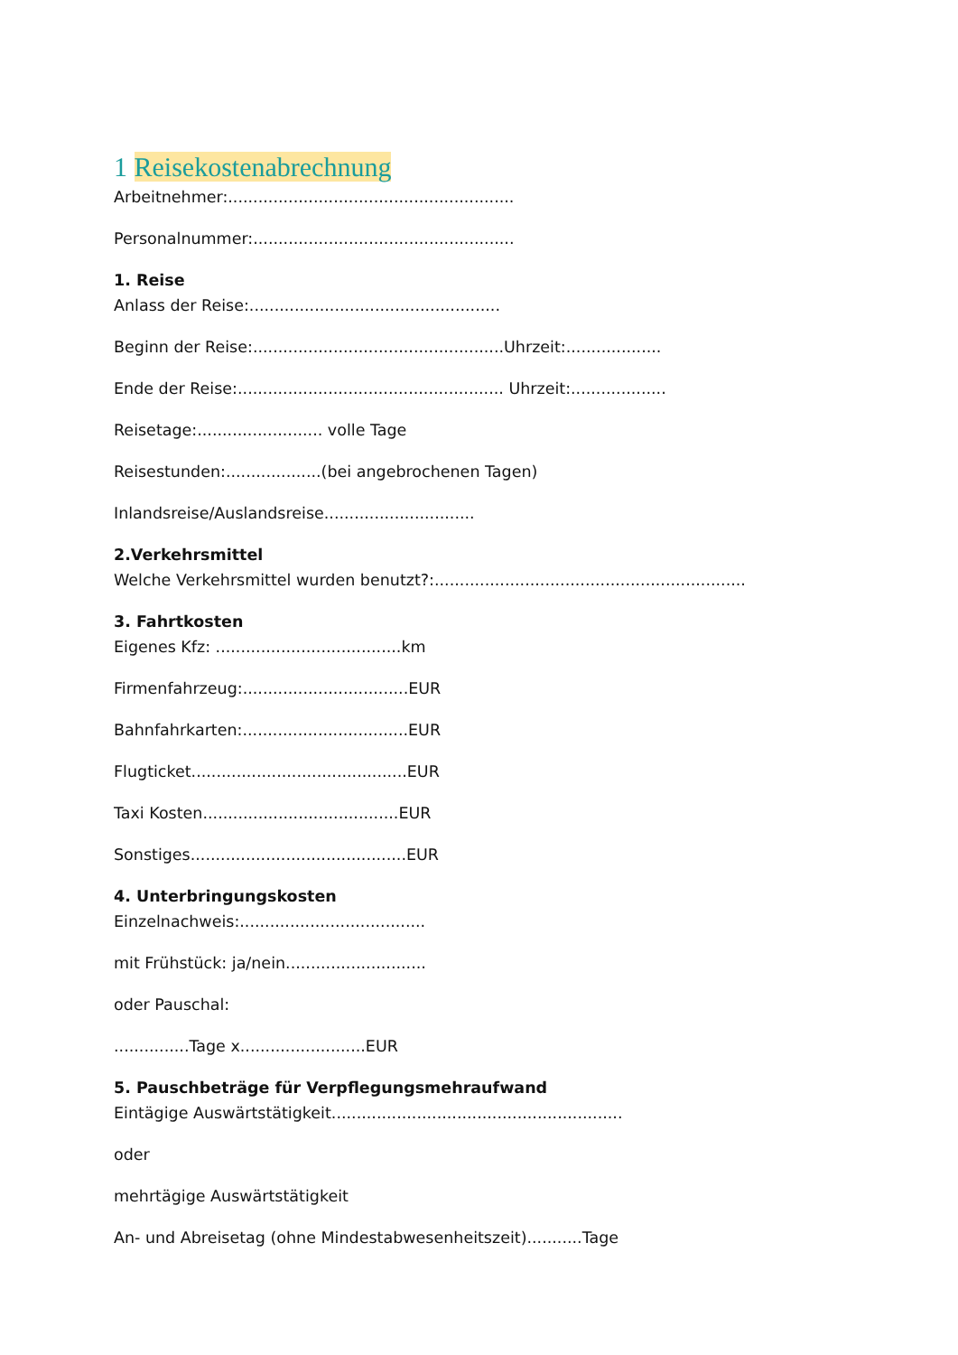1 Reisekostenabrechnung
Arbeitnehmer:.........................................................
Personalnummer:....................................................
1. Reise
Anlass der Reise:..................................................
Beginn der Reise:..................................................Uhrzeit:...................
Ende der Reise:..................................................... Uhrzeit:...................
Reisetage:......................... volle Tage
Reisestunden:...................(bei angebrochenen Tagen)
Inlandsreise/Auslandsreise..............................
2.Verkehrsmittel
Welche Verkehrsmittel wurden benutzt?:..............................................................
3. Fahrtkosten
Eigenes Kfz: .....................................km
Firmenfahrzeug:.................................EUR
Bahnfahrkarten:.................................EUR
Flugticket...........................................EUR
Taxi Kosten.......................................EUR
Sonstiges...........................................EUR
4. Unterbringungskosten
Einzelnachweis:.....................................
mit Frühstück: ja/nein............................
oder Pauschal:
...............Tage x.........................EUR
5. Pauschbeträge für Verpflegungsmehraufwand
Eintägige Auswärtstätigkeit..........................................................
oder
mehrtägige Auswärtstätigkeit
An- und Abreisetag (ohne Mindestabwesenheitszeit)...........Tage